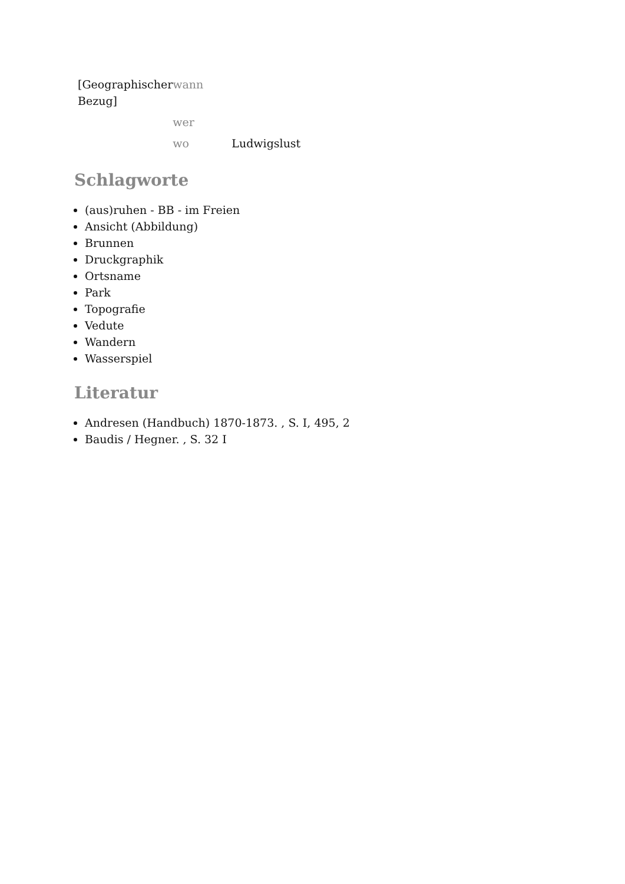| [Geographischer Bezug] | wann | |
| | wer | |
| | wo | Ludwigslust |
Schlagworte
(aus)ruhen - BB - im Freien
Ansicht (Abbildung)
Brunnen
Druckgraphik
Ortsname
Park
Topografie
Vedute
Wandern
Wasserspiel
Literatur
Andresen (Handbuch) 1870-1873. , S. I, 495, 2
Baudis / Hegner. , S. 32 I